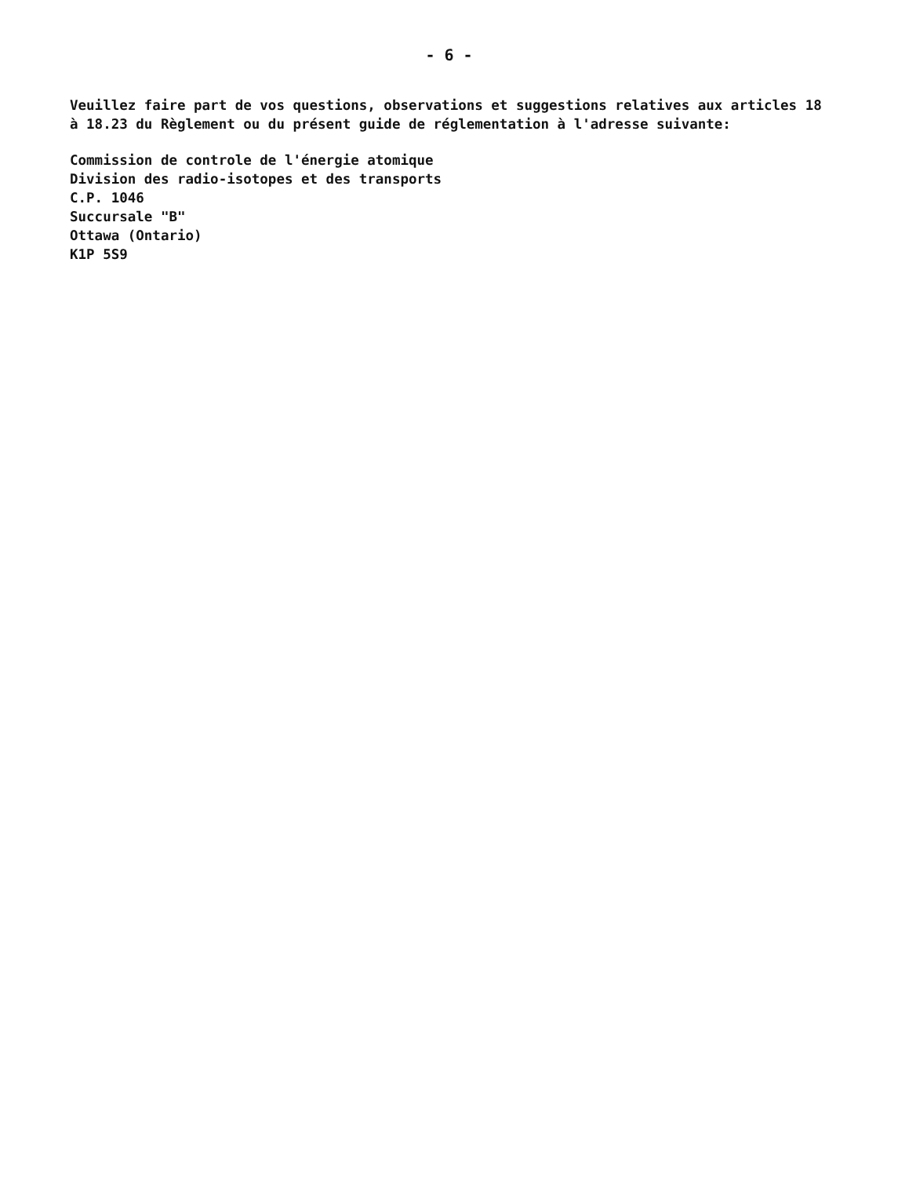- 6 -
Veuillez faire part de vos questions, observations et suggestions relatives aux articles 18 à 18.23 du Règlement ou du présent guide de réglementation à l'adresse suivante:
Commission de controle de l'énergie atomique
Division des radio-isotopes et des transports
C.P. 1046
Succursale "B"
Ottawa (Ontario)
K1P 5S9